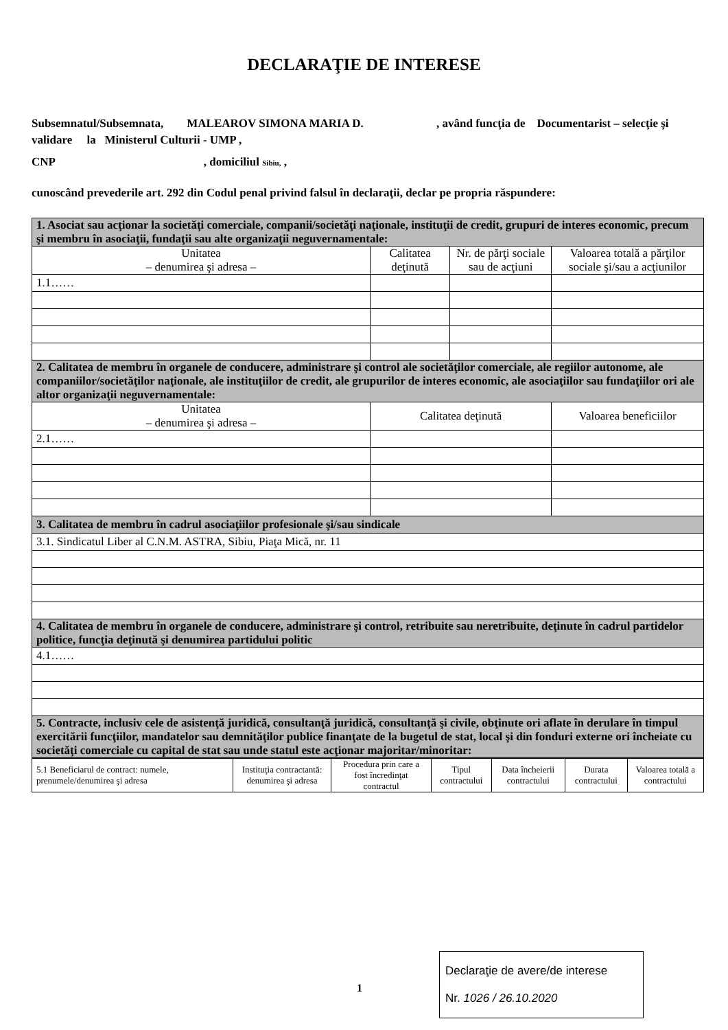DECLARAŢIE DE INTERESE
Subsemnatul/Subsemnata, MALEAROV SIMONA MARIA D. , având funcţia de Documentarist – selecţie şi validare la Ministerul Culturii - UMP ,
CNP , domiciliul Sibiu, ,
cunoscând prevederile art. 292 din Codul penal privind falsul în declaraţii, declar pe propria răspundere:
| 1. Asociat sau acţionar la societăţi comerciale, companii/societăţi naţionale, instituţii de credit, grupuri de interes economic, precum şi membru în asociaţii, fundaţii sau alte organizaţii neguvernamentale: | | | |
| --- | --- | --- | --- |
| Unitatea – denumirea şi adresa – | Calitatea deţinută | Nr. de părţi sociale sau de acţiuni | Valoarea totală a părţilor sociale şi/sau a acţiunilor |
| 1.1…… | | | |
| 2. Calitatea de membru în organele de conducere, administrare şi control ale societăţilor comerciale, ale regiilor autonome, ale companiilor/societăţilor naţionale, ale instituţiilor de credit, ale grupurilor de interes economic, ale asociaţiilor sau fundaţiilor ori ale altor organizaţii neguvernamentale: | | | |
| Unitatea – denumirea şi adresa – | Calitatea deţinută | | Valoarea beneficiilor |
| 2.1…… | | | |
| 3. Calitatea de membru în cadrul asociaţiilor profesionale şi/sau sindicale | | | |
| 3.1. Sindicatul Liber al C.N.M. ASTRA, Sibiu, Piaţa Mică, nr. 11 | | | |
| 4. Calitatea de membru în organele de conducere, administrare şi control, retribuite sau neretribuite, deţinute în cadrul partidelor politice, funcţia deţinută şi denumirea partidului politic | | | |
| 4.1…… | | | |
| 5. Contracte, inclusiv cele de asistenţă juridică, consultanţă juridică, consultanţă şi civile, obţinute ori aflate în derulare în timpul exercitării funcţiilor, mandatelor sau demnităţilor publice finanţate de la bugetul de stat, local şi din fonduri externe ori încheiate cu societăţi comerciale cu capital de stat sau unde statul este acţionar majoritar/minoritar: | | | |
| 5.1 Beneficiarul de contract: numele, prenumele/denumirea şi adresa | Instituţia contractantă: denumirea şi adresa | Procedura prin care a fost încredinţat contractul | Tipul contractului | Data încheierii contractului | Durata contractului | Valoarea totală a contractului |
| --- | --- | --- | --- | --- | --- | --- |
1
Declaraţie de avere/de interese
Nr. 1026 / 26.10.2020